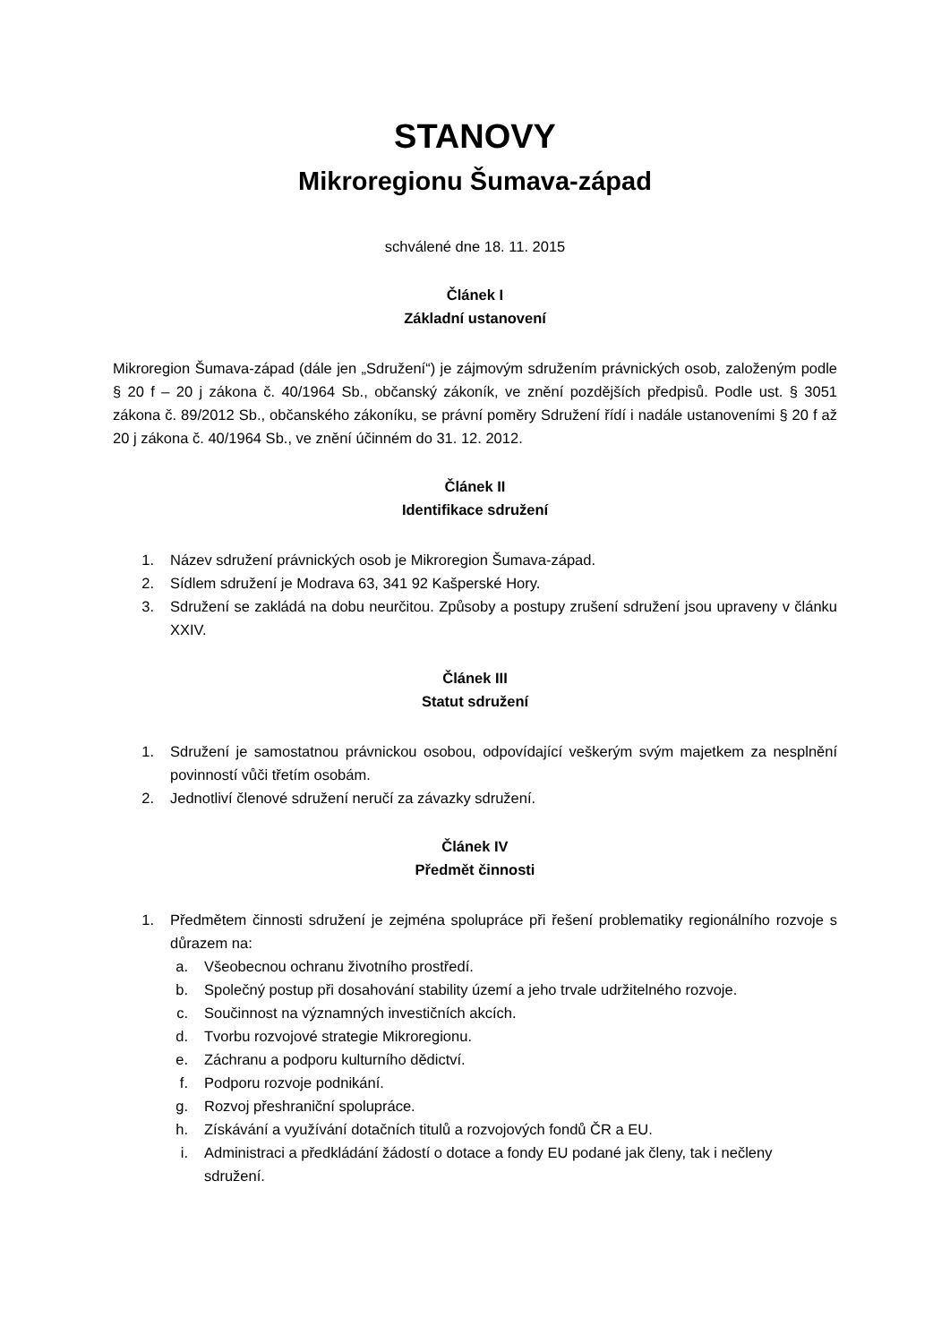STANOVY
Mikroregionu Šumava-západ
schválené dne 18. 11. 2015
Článek I
Základní ustanovení
Mikroregion Šumava-západ (dále jen „Sdružení“) je zájmovým sdružením právnických osob, založeným podle § 20 f – 20 j zákona č. 40/1964 Sb., občanský zákoník, ve znění pozdějších předpisů. Podle ust. § 3051 zákona č. 89/2012 Sb., občanského zákoníku, se právní poměry Sdružení řídí i nadále ustanoveními § 20 f až 20 j zákona č. 40/1964 Sb., ve znění účinném do 31. 12. 2012.
Článek II
Identifikace sdružení
1. Název sdružení právnických osob je Mikroregion Šumava-západ.
2. Sídlem sdružení je Modrava 63, 341 92 Kašperské Hory.
3. Sdružení se zakládá na dobu neurčitou. Způsoby a postupy zrušení sdružení jsou upraveny v článku XXIV.
Článek III
Statut sdružení
1. Sdružení je samostatnou právnickou osobou, odpovídající veškerým svým majetkem za nesplnění povinností vůči třetím osobám.
2. Jednotliví členové sdružení neručí za závazky sdružení.
Článek IV
Předmět činnosti
1. Předmětem činnosti sdružení je zejména spolupráce při řešení problematiky regionálního rozvoje s důrazem na:
a. Všeobecnou ochranu životního prostředí.
b. Společný postup při dosahování stability území a jeho trvale udržitelného rozvoje.
c. Součinnost na významných investičních akcích.
d. Tvorbu rozvojové strategie Mikroregionu.
e. Záchranu a podporu kulturního dědictví.
f. Podporu rozvoje podnikání.
g. Rozvoj přeshraniční spolupráce.
h. Získávání a využívání dotačních titulů a rozvojových fondů ČR a EU.
i. Administraci a předkládání žádostí o dotace a fondy EU podané jak členy, tak i nečleny sdružení.